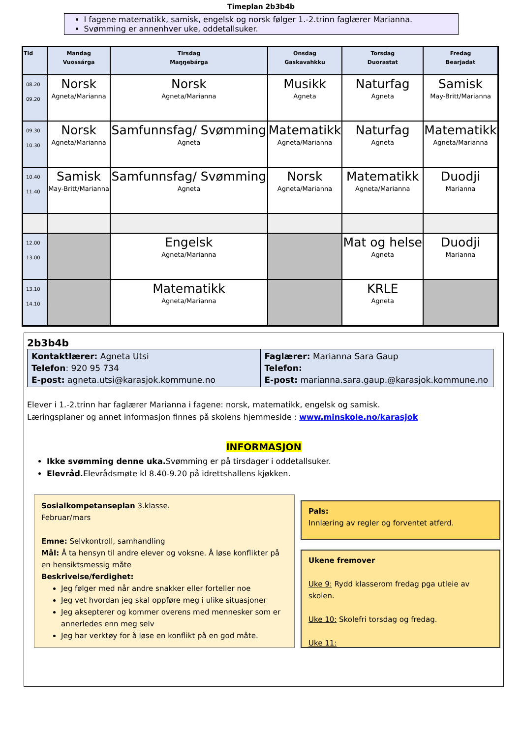Timeplan 2b3b4b
I fagene matematikk, samisk, engelsk og norsk følger 1.-2.trinn faglærer Marianna.
Svømming er annenhver uke, oddetallsuker.
| Tid | Mandag Vuossárga | Tirsdag Maŋŋebárga | Onsdag Gaskavahkku | Torsdag Duorastat | Fredag Bearjadat |
| --- | --- | --- | --- | --- | --- |
| 08.20 09.20 | Norsk Agneta/Marianna | Norsk Agneta/Marianna | Musikk Agneta | Naturfag Agneta | Samisk May-Britt/Marianna |
| 09.30 10.30 | Norsk Agneta/Marianna | Samfunnsfag/ Svømming Agneta | Matematikk Agneta/Marianna | Naturfag Agneta | Matematikk Agneta/Marianna |
| 10.40 11.40 | Samisk May-Britt/Marianna | Samfunnsfag/ Svømming Agneta | Norsk Agneta/Marianna | Matematikk Agneta/Marianna | Duodji Marianna |
| 12.00 13.00 | | Engelsk Agneta/Marianna | | Mat og helse Agneta | Duodji Marianna |
| 13.10 14.10 | | Matematikk Agneta/Marianna | | KRLE Agneta | |
2b3b4b
| Kontaktlærer: Agneta Utsi Telefon : 920 95 734 E-post: agneta.utsi@karasjok.kommune.no | Faglærer: Marianna Sara Gaup Telefon: E-post: marianna.sara.gaup.@karasjok.kommune.no |
Elever i 1.-2.trinn har faglærer Marianna i fagene: norsk, matematikk, engelsk og samisk.
Læringsplaner og annet informasjon finnes på skolens hjemmeside : www.minskole.no/karasjok
INFORMASJON
Ikke svømming denne uka. Svømming er på tirsdager i oddetallsuker.
Elevråd. Elevrådsmøte kl 8.40-9.20 på idrettshallens kjøkken.
Sosialkompetanseplan 3.klasse.
Februar/mars
Emne: Selvkontroll, samhandling
Mål: Å ta hensyn til andre elever og voksne. Å løse konflikter på en hensiktsmessig måte
Beskrivelse/ferdighet:
Jeg følger med når andre snakker eller forteller noe
Jeg vet hvordan jeg skal oppføre meg i ulike situasjoner
Jeg aksepterer og kommer overens med mennesker som er annerledes enn meg selv
Jeg har verktøy for å løse en konflikt på en god måte.
Pals:
Innlæring av regler og forventet atferd.
Ukene fremover
Uke 9: Rydd klasserom fredag pga utleie av skolen.
Uke 10: Skolefri torsdag og fredag.
Uke 11: